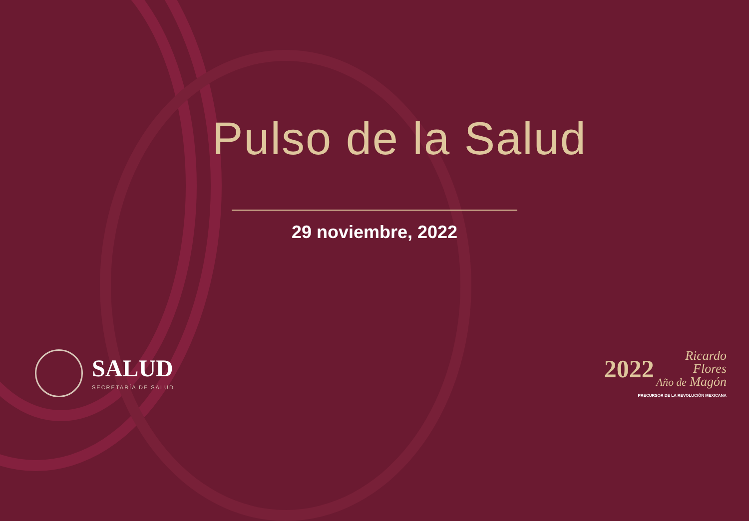Pulso de la Salud
29 noviembre, 2022
SALUD
SECRETARÍA DE SALUD
2022 Ricardo
Flores
Año de Magón
PRECURSOR DE LA REVOLUCIÓN MEXICANA